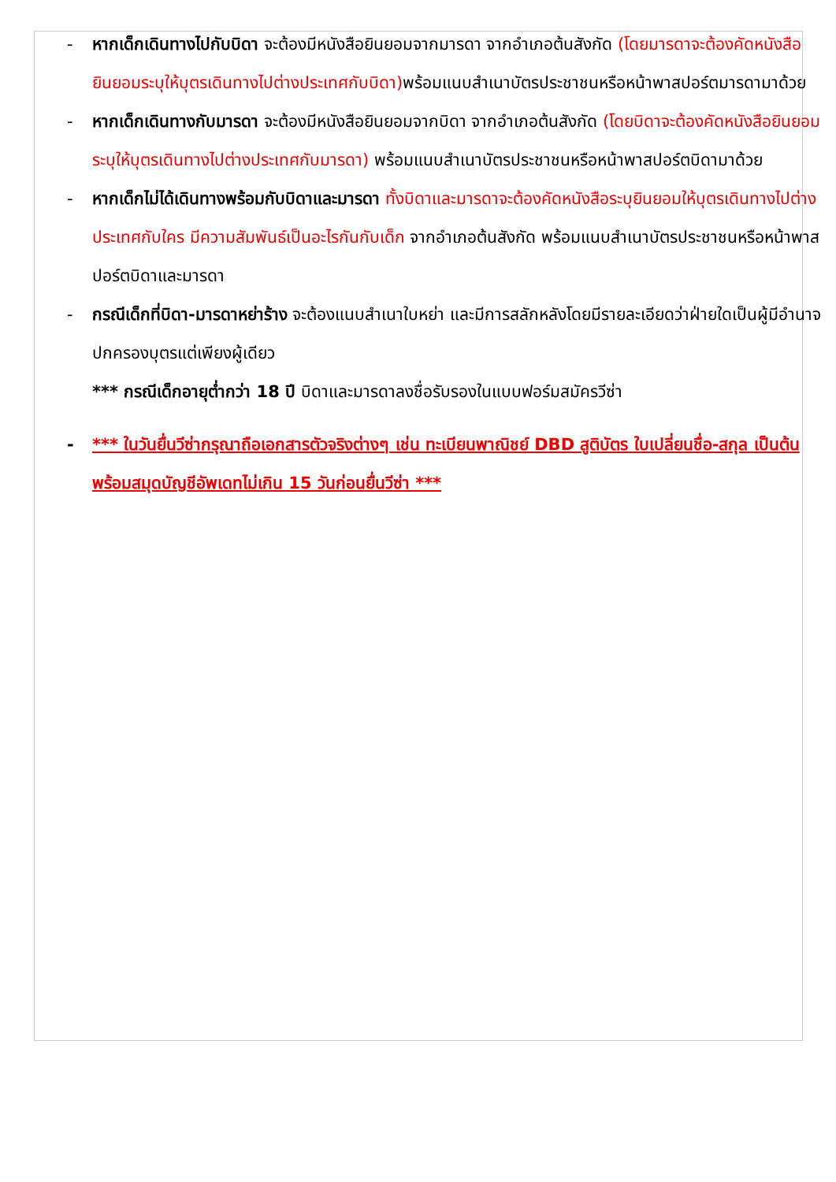- หากเด็กเดินทางไปกับบิดา จะต้องมีหนังสือยินยอมจากมารดา จากอำเภอต้นสังกัด (โดยมารดาจะต้องคัดหนังสือยินยอมระบุให้บุตรเดินทางไปต่างประเทศกับบิดา) พร้อมแนบสำเนาบัตรประชาชนหรือหน้าพาสปอร์ตมารดามาด้วย
- หากเด็กเดินทางกับมารดา จะต้องมีหนังสือยินยอมจากบิดา จากอำเภอต้นสังกัด (โดยบิดาจะต้องคัดหนังสือยินยอมระบุให้บุตรเดินทางไปต่างประเทศกับมารดา) พร้อมแนบสำเนาบัตรประชาชนหรือหน้าพาสปอร์ตบิดามาด้วย
- หากเด็กไม่ได้เดินทางพร้อมกับบิดาและมารดา ทั้งบิดาและมารดาจะต้องคัดหนังสือระบุยินยอมให้บุตรเดินทางไปต่างประเทศกับใคร มีความสัมพันธ์เป็นอะไรกันกับเด็ก จากอำเภอต้นสังกัด พร้อมแนบสำเนาบัตรประชาชนหรือหน้าพาสปอร์ตบิดาและมารดา
- กรณีเด็กที่บิดา-มารดาหย่าร้าง จะต้องแนบสำเนาใบหย่า และมีการสลักหลังโดยมีรายละเอียดว่าฝ่ายใดเป็นผู้มีอำนาจปกครองบุตรแต่เพียงผู้เดียว
*** กรณีเด็กอายุต่ำกว่า 18 ปี บิดาและมารดาลงชื่อรับรองในแบบฟอร์มสมัครวีซ่า
- *** ในวันยื่นวีซ่ากรุณาถือเอกสารตัวจริงต่างๆ เช่น ทะเบียนพาณิชย์ DBD สูติบัตร ใบเปลี่ยนชื่อ-สกุล เป็นต้น พร้อมสมุดบัญชีอัพเดทไม่เกิน 15 วันก่อนยื่นวีซ่า ***